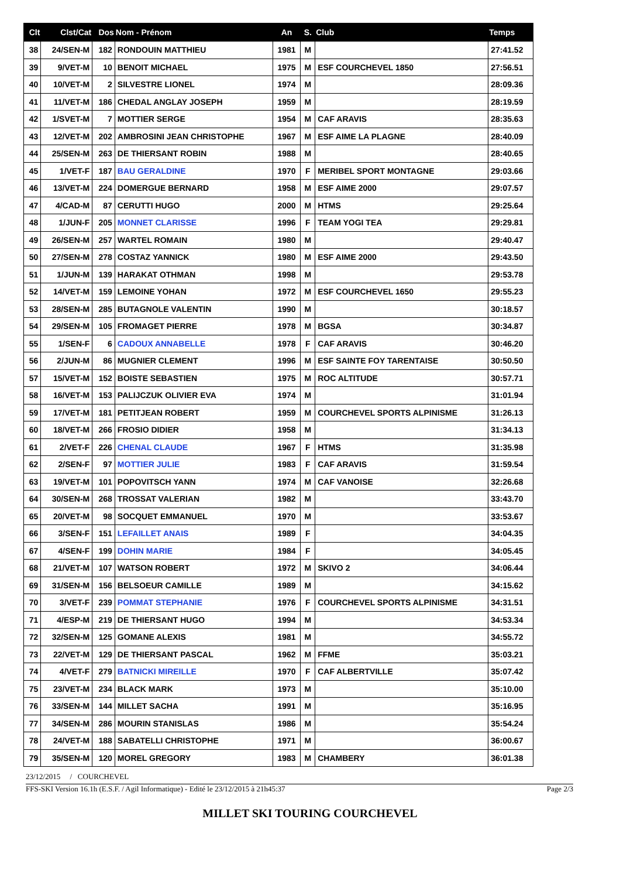| Clt | Clst/Cat | Dos | Nom - Prénom | An | S. | Club | Temps |
| --- | --- | --- | --- | --- | --- | --- | --- |
| 38 | 24/SEN-M | 182 | RONDOUIN MATTHIEU | 1981 | M | | 27:41.52 |
| 39 | 9/VET-M | 10 | BENOIT MICHAEL | 1975 | M | ESF COURCHEVEL 1850 | 27:56.51 |
| 40 | 10/VET-M | 2 | SILVESTRE LIONEL | 1974 | M | | 28:09.36 |
| 41 | 11/VET-M | 186 | CHEDAL ANGLAY JOSEPH | 1959 | M | | 28:19.59 |
| 42 | 1/SVET-M | 7 | MOTTIER SERGE | 1954 | M | CAF ARAVIS | 28:35.63 |
| 43 | 12/VET-M | 202 | AMBROSINI JEAN CHRISTOPHE | 1967 | M | ESF AIME LA PLAGNE | 28:40.09 |
| 44 | 25/SEN-M | 263 | DE THIERSANT ROBIN | 1988 | M | | 28:40.65 |
| 45 | 1/VET-F | 187 | BAU GERALDINE | 1970 | F | MERIBEL SPORT MONTAGNE | 29:03.66 |
| 46 | 13/VET-M | 224 | DOMERGUE BERNARD | 1958 | M | ESF AIME 2000 | 29:07.57 |
| 47 | 4/CAD-M | 87 | CERUTTI HUGO | 2000 | M | HTMS | 29:25.64 |
| 48 | 1/JUN-F | 205 | MONNET CLARISSE | 1996 | F | TEAM YOGI TEA | 29:29.81 |
| 49 | 26/SEN-M | 257 | WARTEL ROMAIN | 1980 | M | | 29:40.47 |
| 50 | 27/SEN-M | 278 | COSTAZ YANNICK | 1980 | M | ESF AIME 2000 | 29:43.50 |
| 51 | 1/JUN-M | 139 | HARAKAT OTHMAN | 1998 | M | | 29:53.78 |
| 52 | 14/VET-M | 159 | LEMOINE YOHAN | 1972 | M | ESF COURCHEVEL 1650 | 29:55.23 |
| 53 | 28/SEN-M | 285 | BUTAGNOLE VALENTIN | 1990 | M | | 30:18.57 |
| 54 | 29/SEN-M | 105 | FROMAGET PIERRE | 1978 | M | BGSA | 30:34.87 |
| 55 | 1/SEN-F | 6 | CADOUX ANNABELLE | 1978 | F | CAF ARAVIS | 30:46.20 |
| 56 | 2/JUN-M | 86 | MUGNIER CLEMENT | 1996 | M | ESF SAINTE FOY TARENTAISE | 30:50.50 |
| 57 | 15/VET-M | 152 | BOISTE SEBASTIEN | 1975 | M | ROC ALTITUDE | 30:57.71 |
| 58 | 16/VET-M | 153 | PALIJCZUK OLIVIER EVA | 1974 | M | | 31:01.94 |
| 59 | 17/VET-M | 181 | PETITJEAN ROBERT | 1959 | M | COURCHEVEL SPORTS ALPINISME | 31:26.13 |
| 60 | 18/VET-M | 266 | FROSIO DIDIER | 1958 | M | | 31:34.13 |
| 61 | 2/VET-F | 226 | CHENAL CLAUDE | 1967 | F | HTMS | 31:35.98 |
| 62 | 2/SEN-F | 97 | MOTTIER JULIE | 1983 | F | CAF ARAVIS | 31:59.54 |
| 63 | 19/VET-M | 101 | POPOVITSCH YANN | 1974 | M | CAF VANOISE | 32:26.68 |
| 64 | 30/SEN-M | 268 | TROSSAT VALERIAN | 1982 | M | | 33:43.70 |
| 65 | 20/VET-M | 98 | SOCQUET EMMANUEL | 1970 | M | | 33:53.67 |
| 66 | 3/SEN-F | 151 | LEFAILLET ANAIS | 1989 | F | | 34:04.35 |
| 67 | 4/SEN-F | 199 | DOHIN MARIE | 1984 | F | | 34:05.45 |
| 68 | 21/VET-M | 107 | WATSON ROBERT | 1972 | M | SKIVO 2 | 34:06.44 |
| 69 | 31/SEN-M | 156 | BELSOEUR CAMILLE | 1989 | M | | 34:15.62 |
| 70 | 3/VET-F | 239 | POMMAT STEPHANIE | 1976 | F | COURCHEVEL SPORTS ALPINISME | 34:31.51 |
| 71 | 4/ESP-M | 219 | DE THIERSANT HUGO | 1994 | M | | 34:53.34 |
| 72 | 32/SEN-M | 125 | GOMANE ALEXIS | 1981 | M | | 34:55.72 |
| 73 | 22/VET-M | 129 | DE THIERSANT PASCAL | 1962 | M | FFME | 35:03.21 |
| 74 | 4/VET-F | 279 | BATNICKI MIREILLE | 1970 | F | CAF ALBERTVILLE | 35:07.42 |
| 75 | 23/VET-M | 234 | BLACK MARK | 1973 | M | | 35:10.00 |
| 76 | 33/SEN-M | 144 | MILLET SACHA | 1991 | M | | 35:16.95 |
| 77 | 34/SEN-M | 286 | MOURIN STANISLAS | 1986 | M | | 35:54.24 |
| 78 | 24/VET-M | 188 | SABATELLI CHRISTOPHE | 1971 | M | | 36:00.67 |
| 79 | 35/SEN-M | 120 | MOREL GREGORY | 1983 | M | CHAMBERY | 36:01.38 |
23/12/2015 / COURCHEVEL
FFS-SKI Version 16.1h (E.S.F. / Agil Informatique) - Edité le 23/12/2015 à 21h45:37 Page 2/3
MILLET SKI TOURING COURCHEVEL